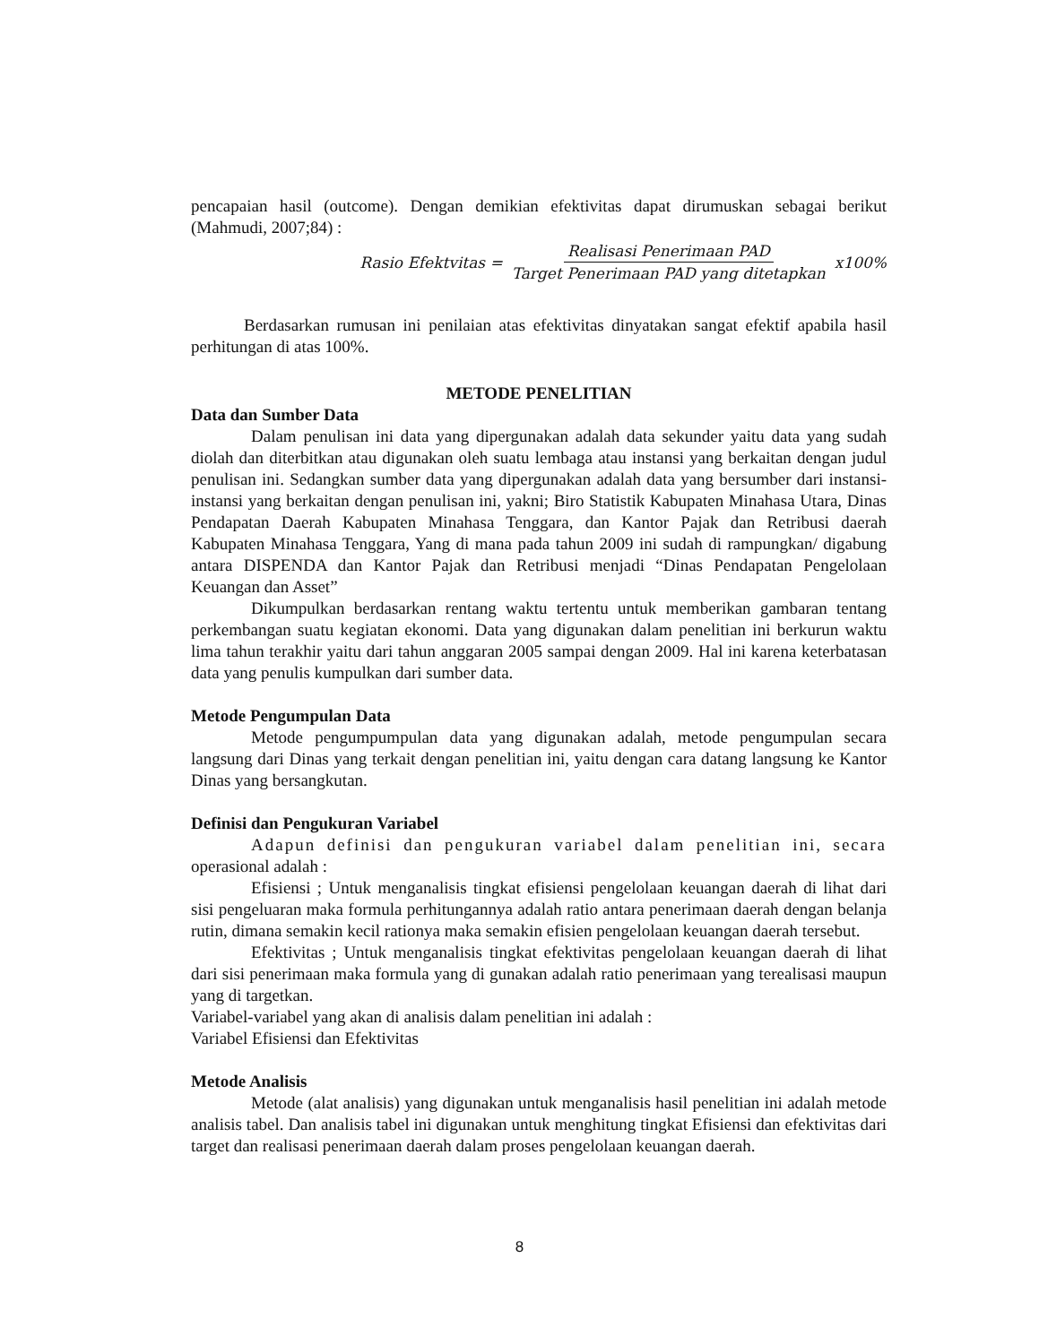pencapaian hasil (outcome). Dengan demikian efektivitas dapat dirumuskan sebagai berikut (Mahmudi, 2007;84) :
Rasio Efektvitas = Realisasi Penerimaan PAD Target Penerimaan PAD yang ditetapkan x100%
Berdasarkan rumusan ini penilaian atas efektivitas dinyatakan sangat efektif apabila hasil perhitungan di atas 100%.
METODE PENELITIAN
Data dan Sumber Data
Dalam penulisan ini data yang dipergunakan adalah data sekunder yaitu data yang sudah diolah dan diterbitkan atau digunakan oleh suatu lembaga atau instansi yang berkaitan dengan judul penulisan ini. Sedangkan sumber data yang dipergunakan adalah data yang bersumber dari instansi-instansi yang berkaitan dengan penulisan ini, yakni; Biro Statistik Kabupaten Minahasa Utara, Dinas Pendapatan Daerah Kabupaten Minahasa Tenggara, dan Kantor Pajak dan Retribusi daerah Kabupaten Minahasa Tenggara, Yang di mana pada tahun 2009 ini sudah di rampungkan/ digabung antara DISPENDA dan Kantor Pajak dan Retribusi menjadi “Dinas Pendapatan Pengelolaan Keuangan dan Asset”
Dikumpulkan berdasarkan rentang waktu tertentu untuk memberikan gambaran tentang perkembangan suatu kegiatan ekonomi. Data yang digunakan dalam penelitian ini berkurun waktu lima tahun terakhir yaitu dari tahun anggaran 2005 sampai dengan 2009. Hal ini karena keterbatasan data yang penulis kumpulkan dari sumber data.
Metode Pengumpulan Data
Metode pengumpumpulan data yang digunakan adalah, metode pengumpulan secara langsung dari Dinas yang terkait dengan penelitian ini, yaitu dengan cara datang langsung ke Kantor Dinas yang bersangkutan.
Definisi dan Pengukuran Variabel
Adapun definisi dan pengukuran variabel dalam penelitian ini, secara operasional adalah :
Efisiensi ; Untuk menganalisis tingkat efisiensi pengelolaan keuangan daerah di lihat dari sisi pengeluaran maka formula perhitungannya adalah ratio antara penerimaan daerah dengan belanja rutin, dimana semakin kecil rationya maka semakin efisien pengelolaan keuangan daerah tersebut.
Efektivitas ; Untuk menganalisis tingkat efektivitas pengelolaan keuangan daerah di lihat dari sisi penerimaan maka formula yang di gunakan adalah ratio penerimaan yang terealisasi maupun yang di targetkan.
Variabel-variabel yang akan di analisis dalam penelitian ini adalah :
Variabel Efisiensi dan Efektivitas
Metode Analisis
Metode (alat analisis) yang digunakan untuk menganalisis hasil penelitian ini adalah metode analisis tabel. Dan analisis tabel ini digunakan untuk menghitung tingkat Efisiensi dan efektivitas dari target dan realisasi penerimaan daerah dalam proses pengelolaan keuangan daerah.
8